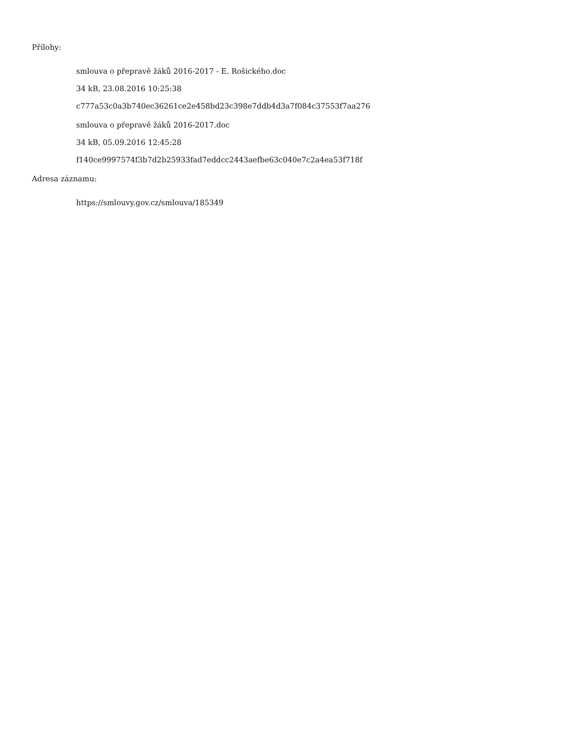Přílohy:
smlouva o přepravě žáků 2016-2017 - E. Rošického.doc
34 kB, 23.08.2016 10:25:38
c777a53c0a3b740ec36261ce2e458bd23c398e7ddb4d3a7f084c37553f7aa276
smlouva o přepravě žáků 2016-2017.doc
34 kB, 05.09.2016 12:45:28
f140ce9997574f3b7d2b25933fad7eddcc2443aefbe63c040e7c2a4ea53f718f
Adresa záznamu:
https://smlouvy.gov.cz/smlouva/185349